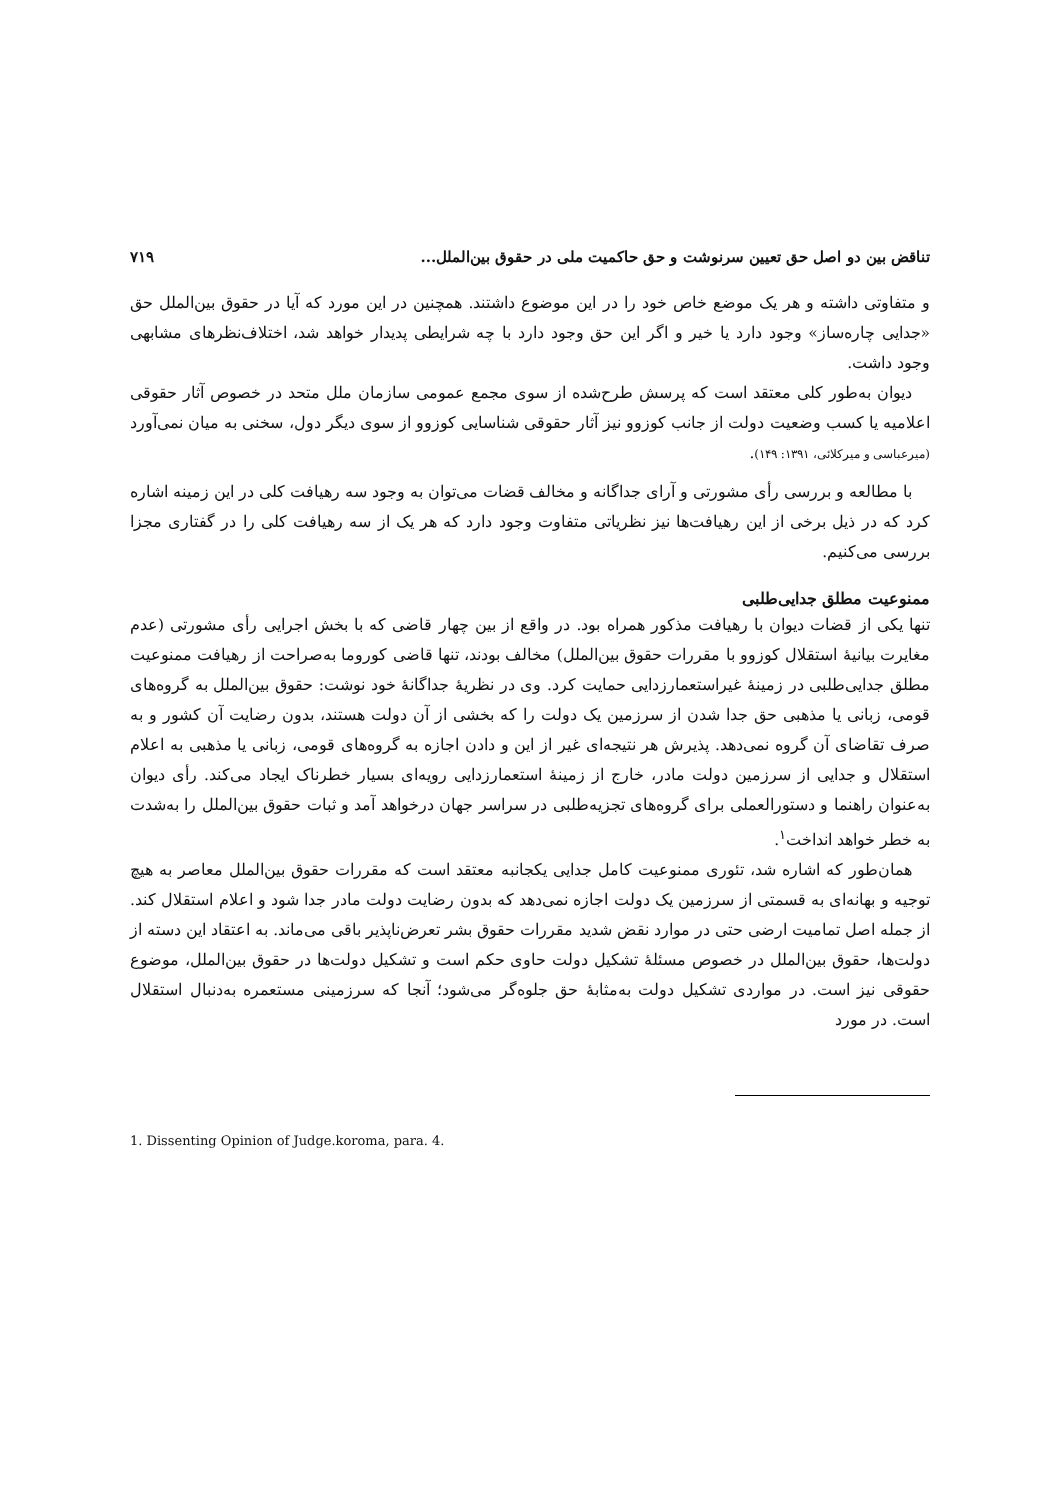تناقض بین دو اصل حق تعیین سرنوشت و حق حاکمیت ملی در حقوق بین‌الملل... ۷۱۹
و متفاوتی داشته و هر یک موضع خاص خود را در این موضوع داشتند. همچنین در این مورد که آیا در حقوق بین‌الملل حق «جدایی چاره‌ساز» وجود دارد یا خیر و اگر این حق وجود دارد با چه شرایطی پدیدار خواهد شد، اختلاف‌نظرهای مشابهی وجود داشت.
دیوان به‌طور کلی معتقد است که پرسش طرح‌شده از سوی مجمع عمومی سازمان ملل متحد در خصوص آثار حقوقی اعلامیه یا کسب وضعیت دولت از جانب کوزوو نیز آثار حقوقی شناسایی کوزوو از سوی دیگر دول، سخنی به میان نمی‌آورد (میرعباسی و میرکلائی، ۱۳۹۱: ۱۴۹).
با مطالعه و بررسی رأی مشورتی و آرای جداگانه و مخالف قضات می‌توان به وجود سه رهیافت کلی در این زمینه اشاره کرد که در ذیل برخی از این رهیافت‌ها نیز نظریاتی متفاوت وجود دارد که هر یک از سه رهیافت کلی را در گفتاری مجزا بررسی می‌کنیم.
ممنوعیت مطلق جدایی‌طلبی
تنها یکی از قضات دیوان با رهیافت مذکور همراه بود. در واقع از بین چهار قاضی که با بخش اجرایی رأی مشورتی (عدم مغایرت بیانیهٔ استقلال کوزوو با مقررات حقوق بین‌الملل) مخالف بودند، تنها قاضی کوروما به‌صراحت از رهیافت ممنوعیت مطلق جدایی‌طلبی در زمینهٔ غیراستعمارزدایی حمایت کرد. وی در نظریهٔ جداگانهٔ خود نوشت: حقوق بین‌الملل به گروه‌های قومی، زبانی یا مذهبی حق جدا شدن از سرزمین یک دولت را که بخشی از آن دولت هستند، بدون رضایت آن کشور و به صرف تقاضای آن گروه نمی‌دهد. پذیرش هر نتیجه‌ای غیر از این و دادن اجازه به گروه‌های قومی، زبانی یا مذهبی به اعلام استقلال و جدایی از سرزمین دولت مادر، خارج از زمینهٔ استعمارزدایی رویه‌ای بسیار خطرناک ایجاد می‌کند. رأی دیوان به‌عنوان راهنما و دستورالعملی برای گروه‌های تجزیه‌طلبی در سراسر جهان درخواهد آمد و ثبات حقوق بین‌الملل را به‌شدت به خطر خواهد انداخت<sup>۱</sup>.
همان‌طور که اشاره شد، تئوری ممنوعیت کامل جدایی یکجانبه معتقد است که مقررات حقوق بین‌الملل معاصر به هیچ توجیه و بهانه‌ای به قسمتی از سرزمین یک دولت اجازه نمی‌دهد که بدون رضایت دولت مادر جدا شود و اعلام استقلال کند. از جمله اصل تمامیت ارضی حتی در موارد نقض شدید مقررات حقوق بشر تعرض‌ناپذیر باقی می‌ماند. به اعتقاد این دسته از دولت‌ها، حقوق بین‌الملل در خصوص مسئلهٔ تشکیل دولت حاوی حکم است و تشکیل دولت‌ها در حقوق بین‌الملل، موضوع حقوقی نیز است. در مواردی تشکیل دولت به‌مثابهٔ حق جلوه‌گر می‌شود؛ آنجا که سرزمینی مستعمره به‌دنبال استقلال است. در مورد
1. Dissenting Opinion of Judge.koroma, para. 4.